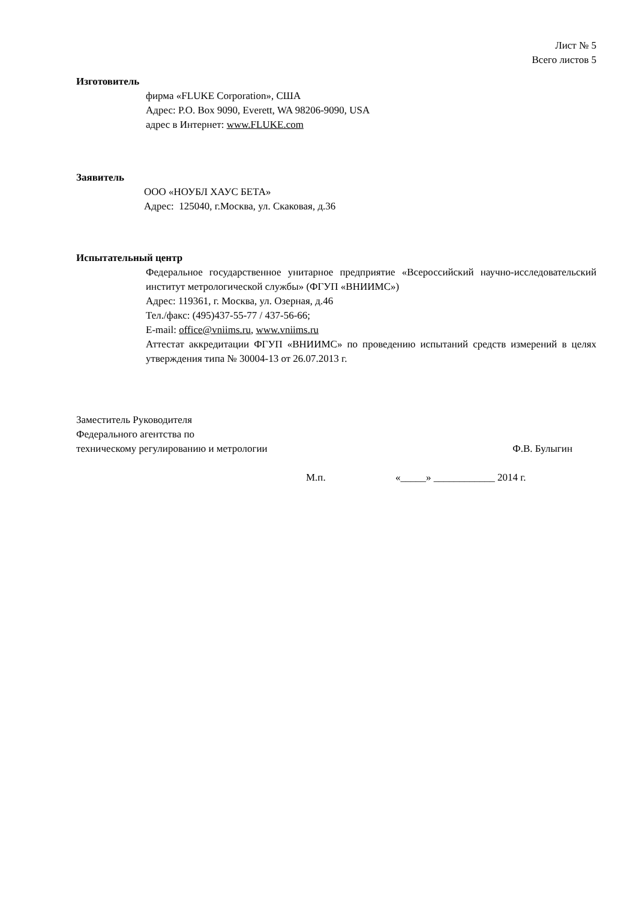Лист № 5
Всего листов 5
Изготовитель
фирма «FLUKE Corporation», США
Адрес: P.O. Box 9090, Everett, WA 98206-9090, USA
адрес в Интернет: www.FLUKE.com
Заявитель
ООО «НОУБЛ ХАУС БЕТА»
Адрес: 125040, г.Москва, ул. Скаковая, д.36
Испытательный центр
Федеральное государственное унитарное предприятие «Всероссийский научно-исследовательский институт метрологической службы» (ФГУП «ВНИИМС»)
Адрес: 119361, г. Москва, ул. Озерная, д.46
Тел./факс: (495)437-55-77 / 437-56-66;
E-mail: office@vniims.ru, www.vniims.ru
Аттестат аккредитации ФГУП «ВНИИМС» по проведению испытаний средств измерений в целях утверждения типа № 30004-13 от 26.07.2013 г.
Заместитель Руководителя
Федерального агентства по
техническому регулированию и метрологии
Ф.В. Булыгин
М.п. «_____» ____________ 2014 г.